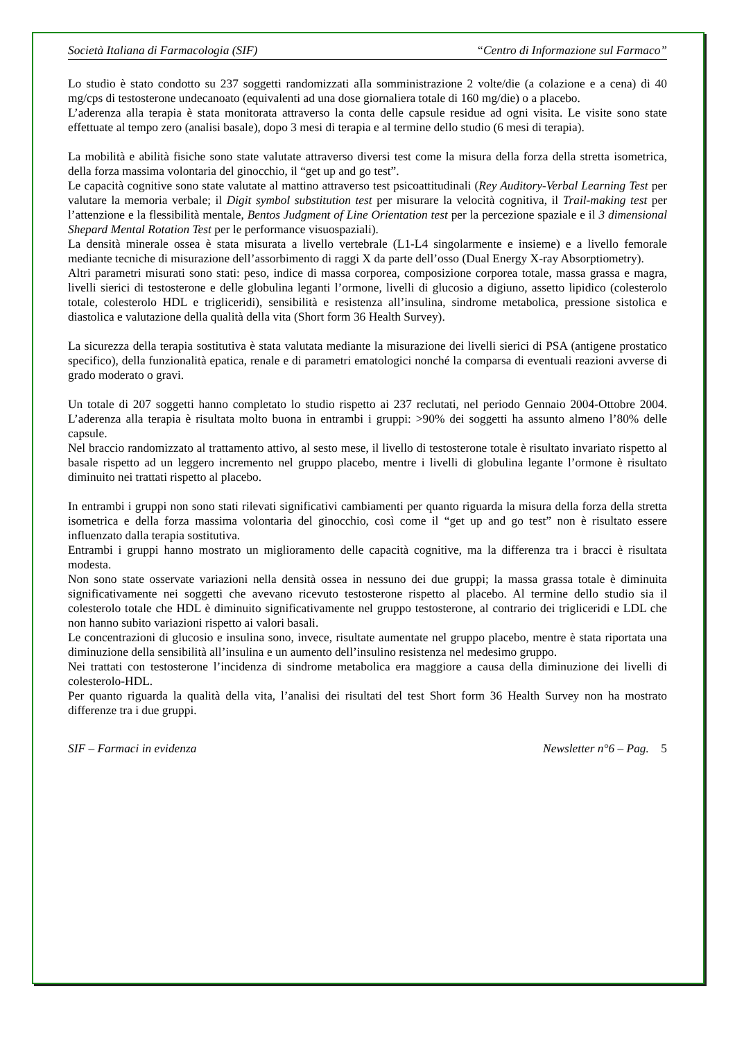Società Italiana di Farmacologia (SIF) “Centro di Informazione sul Farmaco”
Lo studio è stato condotto su 237 soggetti randomizzati aIla somministrazione 2 volte/die (a colazione e a cena) di 40 mg/cps di testosterone undecanoato (equivalenti ad una dose giornaliera totale di 160 mg/die) o a placebo.
L’aderenza alla terapia è stata monitorata attraverso la conta delle capsule residue ad ogni visita. Le visite sono state effettuate al tempo zero (analisi basale), dopo 3 mesi di terapia e al termine dello studio (6 mesi di terapia).
La mobilità e abilità fisiche sono state valutate attraverso diversi test come la misura della forza della stretta isometrica, della forza massima volontaria del ginocchio, il “get up and go test”.
Le capacità cognitive sono state valutate al mattino attraverso test psicoattitudinali (Rey Auditory-Verbal Learning Test per valutare la memoria verbale; il Digit symbol substitution test per misurare la velocità cognitiva, il Trail-making test per l’attenzione e la flessibilità mentale, Bentos Judgment of Line Orientation test per la percezione spaziale e il 3 dimensional Shepard Mental Rotation Test per le performance visuospaziali).
La densità minerale ossea è stata misurata a livello vertebrale (L1-L4 singolarmente e insieme) e a livello femorale mediante tecniche di misurazione dell’assorbimento di raggi X da parte dell’osso (Dual Energy X-ray Absorptiometry).
Altri parametri misurati sono stati: peso, indice di massa corporea, composizione corporea totale, massa grassa e magra, livelli sierici di testosterone e delle globulina leganti l’ormone, livelli di glucosio a digiuno, assetto lipidico (colesterolo totale, colesterolo HDL e trigliceridi), sensibilità e resistenza all’insulina, sindrome metabolica, pressione sistolica e diastolica e valutazione della qualità della vita (Short form 36 Health Survey).
La sicurezza della terapia sostitutiva è stata valutata mediante la misurazione dei livelli sierici di PSA (antigene prostatico specifico), della funzionalità epatica, renale e di parametri ematologici nonché la comparsa di eventuali reazioni avverse di grado moderato o gravi.
Un totale di 207 soggetti hanno completato lo studio rispetto ai 237 reclutati, nel periodo Gennaio 2004-Ottobre 2004. L’aderenza alla terapia è risultata molto buona in entrambi i gruppi: >90% dei soggetti ha assunto almeno l’80% delle capsule.
Nel braccio randomizzato al trattamento attivo, al sesto mese, il livello di testosterone totale è risultato invariato rispetto al basale rispetto ad un leggero incremento nel gruppo placebo, mentre i livelli di globulina legante l’ormone è risultato diminuito nei trattati rispetto al placebo.
In entrambi i gruppi non sono stati rilevati significativi cambiamenti per quanto riguarda la misura della forza della stretta isometrica e della forza massima volontaria del ginocchio, così come il “get up and go test” non è risultato essere influenzato dalla terapia sostitutiva.
Entrambi i gruppi hanno mostrato un miglioramento delle capacità cognitive, ma la differenza tra i bracci è risultata modesta.
Non sono state osservate variazioni nella densità ossea in nessuno dei due gruppi; la massa grassa totale è diminuita significativamente nei soggetti che avevano ricevuto testosterone rispetto al placebo. Al termine dello studio sia il colesterolo totale che HDL è diminuito significativamente nel gruppo testosterone, al contrario dei trigliceridi e LDL che non hanno subito variazioni rispetto ai valori basali.
Le concentrazioni di glucosio e insulina sono, invece, risultate aumentate nel gruppo placebo, mentre è stata riportata una diminuzione della sensibilità all’insulina e un aumento dell’insulino resistenza nel medesimo gruppo.
Nei trattati con testosterone l’incidenza di sindrome metabolica era maggiore a causa della diminuzione dei livelli di colesterolo-HDL.
Per quanto riguarda la qualità della vita, l’analisi dei risultati del test Short form 36 Health Survey non ha mostrato differenze tra i due gruppi.
SIF – Farmaci in evidenza Newsletter n°6 – Pag. 5